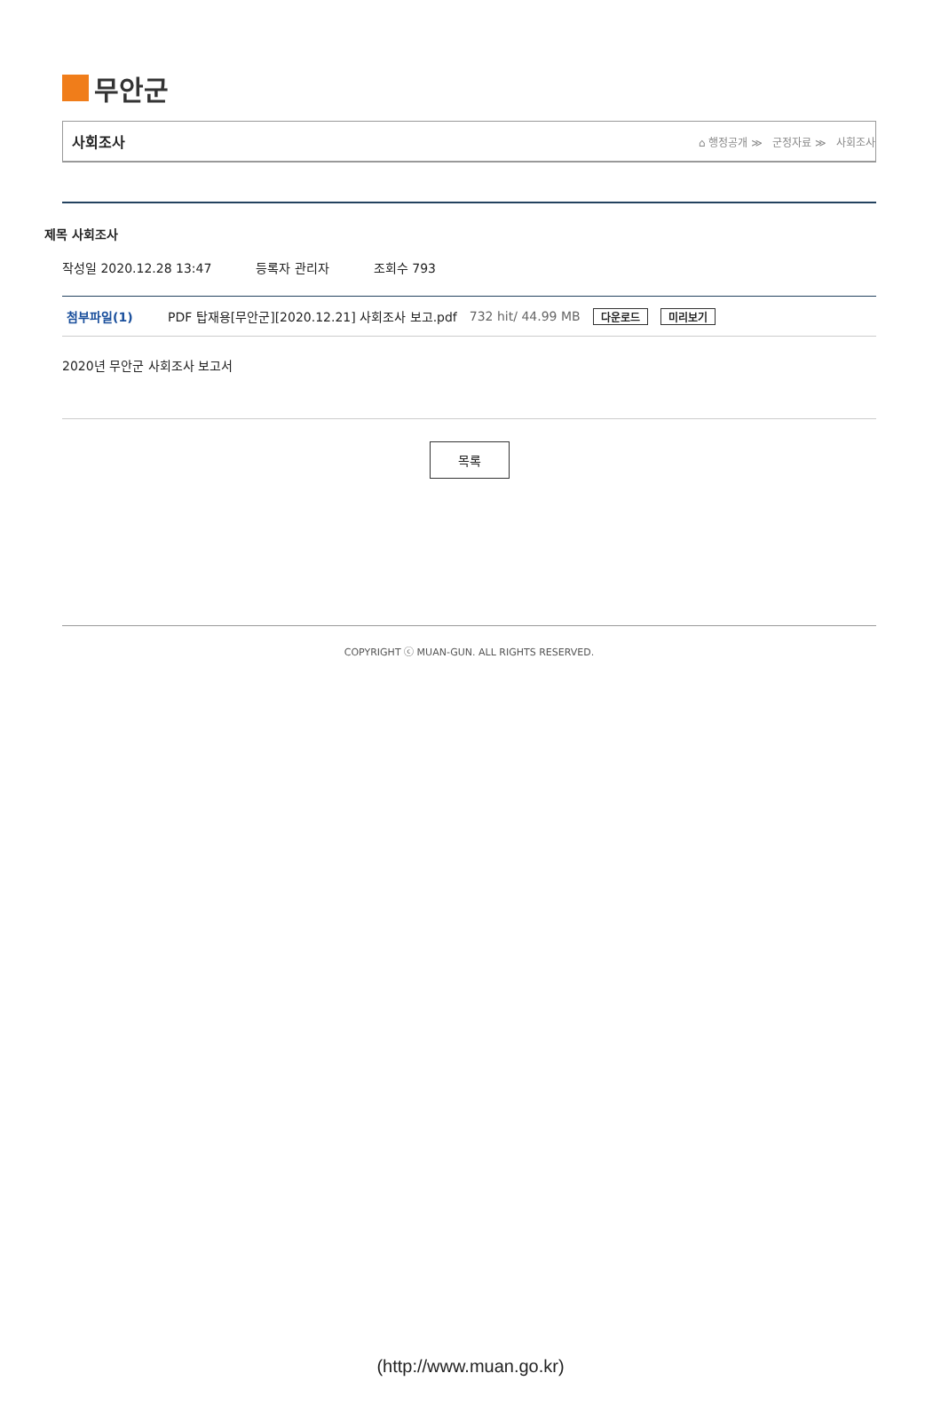무안군
사회조사
⌂ 행정공개 ≫ 군정자료 ≫ 사회조사
제목 사회조사
작성일 2020.12.28 13:47 등록자 관리자 조회수 793
첨부파일(1) PDF 탑재용[무안군][2020.12.21] 사회조사 보고.pdf 732 hit/ 44.99 MB 다운로드 미리보기
2020년 무안군 사회조사 보고서
목록
COPYRIGHT ⓒ MUAN-GUN. ALL RIGHTS RESERVED.
(http://www.muan.go.kr)